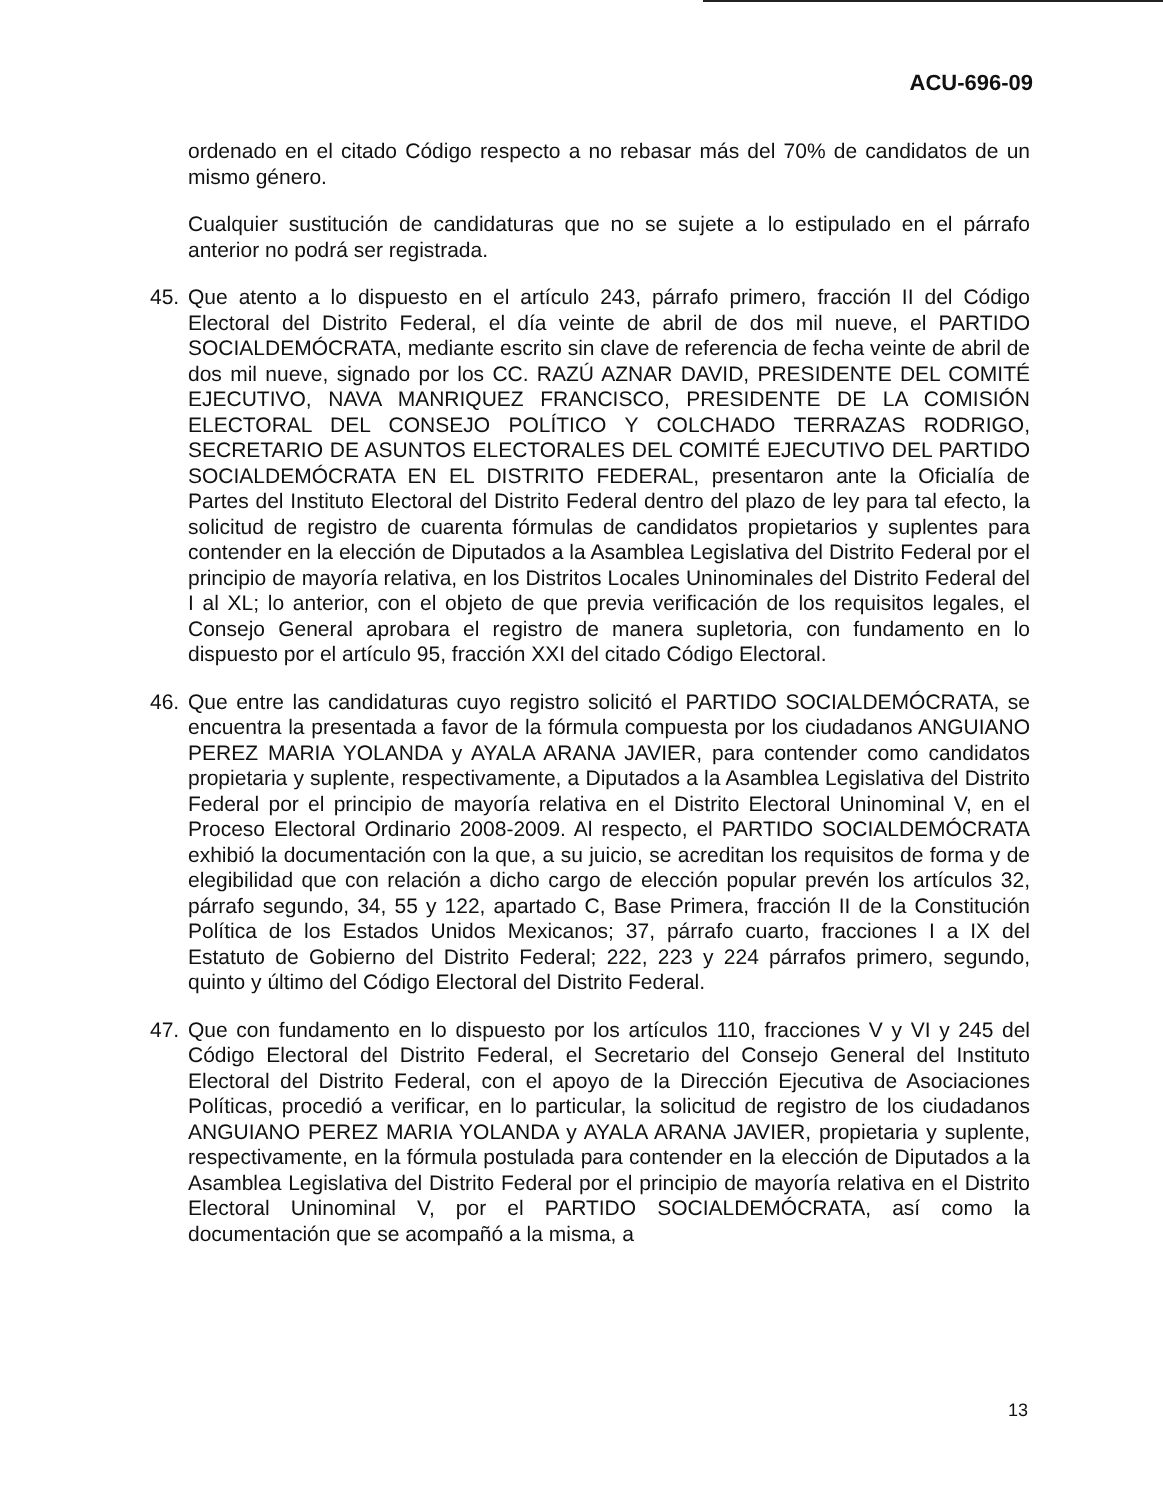ACU-696-09
ordenado en el citado Código respecto a no rebasar más del 70% de candidatos de un mismo género.
Cualquier sustitución de candidaturas que no se sujete a lo estipulado en el párrafo anterior no podrá ser registrada.
45. Que atento a lo dispuesto en el artículo 243, párrafo primero, fracción II del Código Electoral del Distrito Federal, el día veinte de abril de dos mil nueve, el PARTIDO SOCIALDEMÓCRATA, mediante escrito sin clave de referencia de fecha veinte de abril de dos mil nueve, signado por los CC. RAZÚ AZNAR DAVID, PRESIDENTE DEL COMITÉ EJECUTIVO, NAVA MANRIQUEZ FRANCISCO, PRESIDENTE DE LA COMISIÓN ELECTORAL DEL CONSEJO POLÍTICO Y COLCHADO TERRAZAS RODRIGO, SECRETARIO DE ASUNTOS ELECTORALES DEL COMITÉ EJECUTIVO DEL PARTIDO SOCIALDEMÓCRATA EN EL DISTRITO FEDERAL, presentaron ante la Oficialía de Partes del Instituto Electoral del Distrito Federal dentro del plazo de ley para tal efecto, la solicitud de registro de cuarenta fórmulas de candidatos propietarios y suplentes para contender en la elección de Diputados a la Asamblea Legislativa del Distrito Federal por el principio de mayoría relativa, en los Distritos Locales Uninominales del Distrito Federal del I al XL; lo anterior, con el objeto de que previa verificación de los requisitos legales, el Consejo General aprobara el registro de manera supletoria, con fundamento en lo dispuesto por el artículo 95, fracción XXI del citado Código Electoral.
46. Que entre las candidaturas cuyo registro solicitó el PARTIDO SOCIALDEMÓCRATA, se encuentra la presentada a favor de la fórmula compuesta por los ciudadanos ANGUIANO PEREZ MARIA YOLANDA y AYALA ARANA JAVIER, para contender como candidatos propietaria y suplente, respectivamente, a Diputados a la Asamblea Legislativa del Distrito Federal por el principio de mayoría relativa en el Distrito Electoral Uninominal V, en el Proceso Electoral Ordinario 2008-2009. Al respecto, el PARTIDO SOCIALDEMÓCRATA exhibió la documentación con la que, a su juicio, se acreditan los requisitos de forma y de elegibilidad que con relación a dicho cargo de elección popular prevén los artículos 32, párrafo segundo, 34, 55 y 122, apartado C, Base Primera, fracción II de la Constitución Política de los Estados Unidos Mexicanos; 37, párrafo cuarto, fracciones I a IX del Estatuto de Gobierno del Distrito Federal; 222, 223 y 224 párrafos primero, segundo, quinto y último del Código Electoral del Distrito Federal.
47. Que con fundamento en lo dispuesto por los artículos 110, fracciones V y VI y 245 del Código Electoral del Distrito Federal, el Secretario del Consejo General del Instituto Electoral del Distrito Federal, con el apoyo de la Dirección Ejecutiva de Asociaciones Políticas, procedió a verificar, en lo particular, la solicitud de registro de los ciudadanos ANGUIANO PEREZ MARIA YOLANDA y AYALA ARANA JAVIER, propietaria y suplente, respectivamente, en la fórmula postulada para contender en la elección de Diputados a la Asamblea Legislativa del Distrito Federal por el principio de mayoría relativa en el Distrito Electoral Uninominal V, por el PARTIDO SOCIALDEMÓCRATA, así como la documentación que se acompañó a la misma, a
13